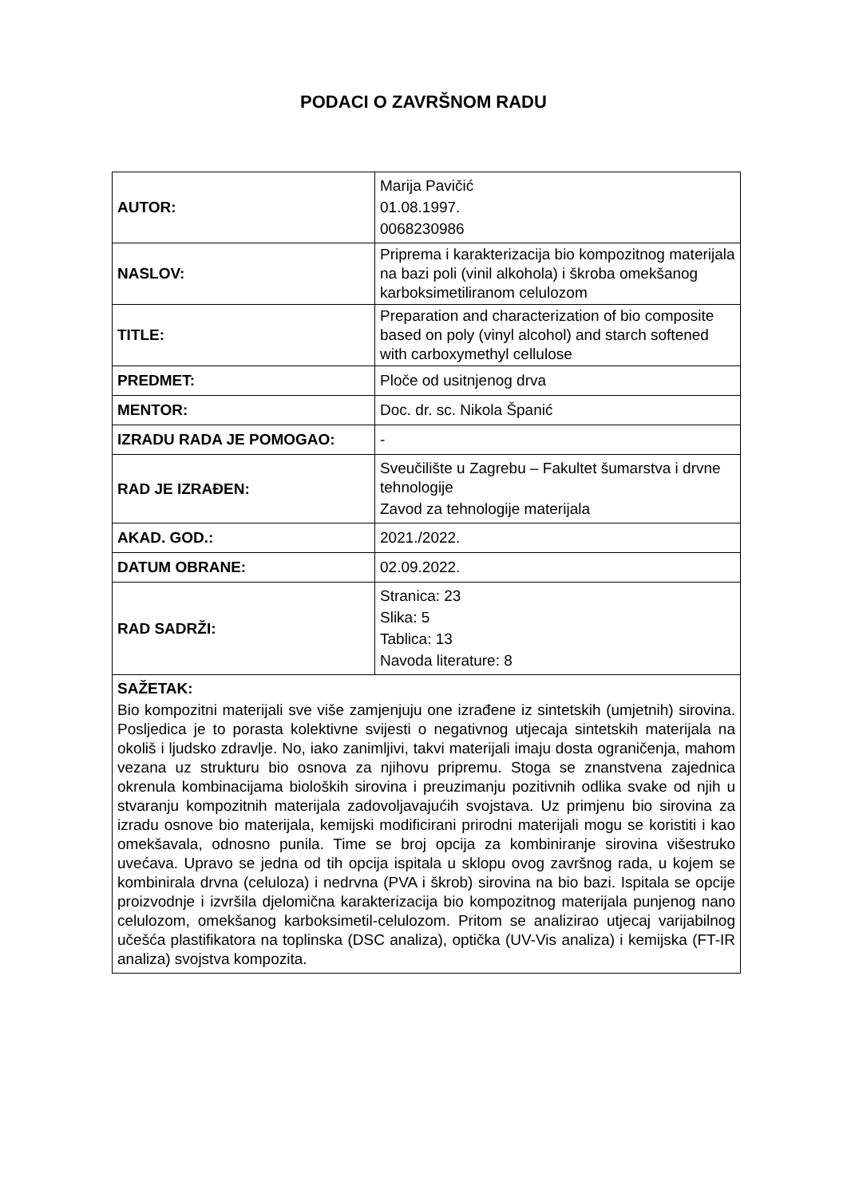PODACI O ZAVRŠNOM RADU
| AUTOR: | Marija Pavičić 01.08.1997. 0068230986 |
| NASLOV: | Priprema i karakterizacija bio kompozitnog materijala na bazi poli (vinil alkohola) i škroba omekšanog karboksimetiliranom celulozom |
| TITLE: | Preparation and characterization of bio composite based on poly (vinyl alcohol) and starch softened with carboxymethyl cellulose |
| PREDMET: | Ploče od usitnjenog drva |
| MENTOR: | Doc. dr. sc. Nikola Španić |
| IZRADU RADA JE POMOGAO: | - |
| RAD JE IZRAĐEN: | Sveučilište u Zagrebu – Fakultet šumarstva i drvne tehnologije Zavod za tehnologije materijala |
| AKAD. GOD.: | 2021./2022. |
| DATUM OBRANE: | 02.09.2022. |
| RAD SADRŽI: | Stranica: 23 Slika: 5 Tablica: 13 Navoda literature: 8 |
| SAŽETAK: Bio kompozitni materijali sve više zamjenjuju one izrađene iz sintetskih (umjetnih) sirovina. Posljedica je to porasta kolektivne svijesti o negativnog utjecaja sintetskih materijala na okoliš i ljudsko zdravlje. No, iako zanimljivi, takvi materijali imaju dosta ograničenja, mahom vezana uz strukturu bio osnova za njihovu pripremu. Stoga se znanstvena zajednica okrenula kombinacijama bioloških sirovina i preuzimanju pozitivnih odlika svake od njih u stvaranju kompozitnih materijala zadovoljavajućih svojstava. Uz primjenu bio sirovina za izradu osnove bio materijala, kemijski modificirani prirodni materijali mogu se koristiti i kao omekšavala, odnosno punila. Time se broj opcija za kombiniranje sirovina višestruko uvećava. Upravo se jedna od tih opcija ispitala u sklopu ovog završnog rada, u kojem se kombinirala drvna (celuloza) i nedrvna (PVA i škrob) sirovina na bio bazi. Ispitala se opcije proizvodnje i izvršila djelomična karakterizacija bio kompozitnog materijala punjenog nano celulozom, omekšanog karboksimetil-celulozom. Pritom se analizirao utjecaj varijabilnog učešća plastifikatora na toplinska (DSC analiza), optička (UV-Vis analiza) i kemijska (FT-IR analiza) svojstva kompozita. | |